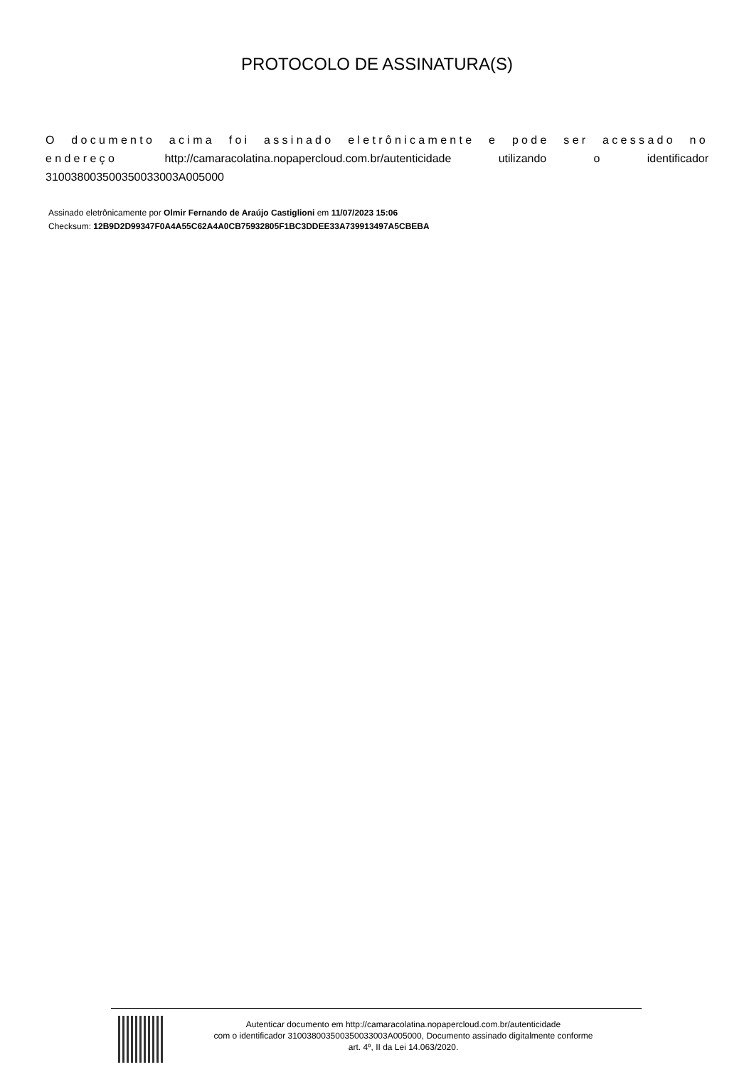PROTOCOLO DE ASSINATURA(S)
O documento acima foi assinado eletrônicamente e pode ser acessado no endereço http://camaracolatina.nopapercloud.com.br/autenticidade utilizando o identificador 310038003500350033003A005000
Assinado eletrônicamente por Olmir Fernando de Araújo Castiglioni em 11/07/2023 15:06
Checksum: 12B9D2D99347F0A4A55C62A4A0CB75932805F1BC3DDEE33A739913497A5CBEBA
Autenticar documento em http://camaracolatina.nopapercloud.com.br/autenticidade
com o identificador 310038003500350033003A005000, Documento assinado digitalmente conforme
art. 4º, II da Lei 14.063/2020.